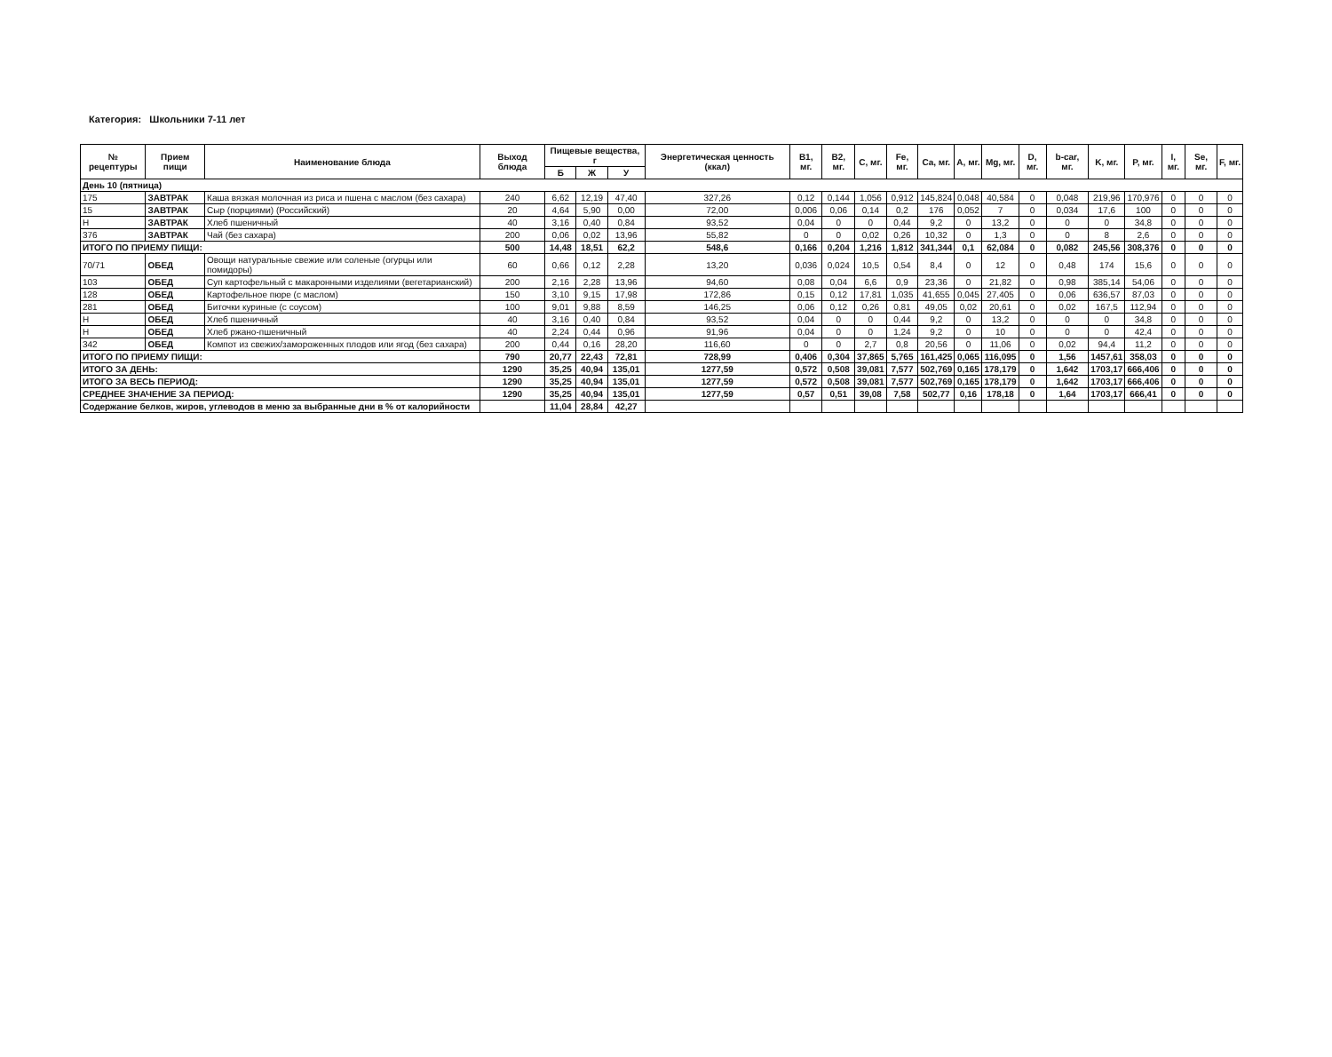Категория: Школьники 7-11 лет
| № рецептуры | Прием пищи | Наименование блюда | Выход блюда | Пищевые вещества, г | | | Энергетическая ценность (ккал) | B1, мг. | B2, мг. | C, мг. | Fe, мг. | Ca, мг. | A, мг. | Mg, мг. | D, мг. | b-car, мг. | K, мг. | P, мг. | I, мг. | Se, мг. | F, мг. |
| --- | --- | --- | --- | --- | --- | --- | --- | --- | --- | --- | --- | --- | --- | --- | --- | --- | --- | --- | --- | --- | --- |
| | | | | Б | Ж | У | | | | | | | | | | | | | | | |
| День 10 (пятница) | | | | | | | | | | | | | | | | | | | | | |
| 175 | ЗАВТРАК | Каша вязкая молочная из риса и пшена с маслом (без сахара) | 240 | 6,62 | 12,19 | 47,40 | 327,26 | 0,12 | 0,144 | 1,056 | 0,912 | 145,824 | 0,048 | 40,584 | 0 | 0,048 | 219,96 | 170,976 | 0 | 0 | 0 |
| 15 | ЗАВТРАК | Сыр (порциями) (Российский) | 20 | 4,64 | 5,90 | 0,00 | 72,00 | 0,006 | 0,06 | 0,14 | 0,2 | 176 | 0,052 | 7 | 0 | 0,034 | 17,6 | 100 | 0 | 0 | 0 |
| Н | ЗАВТРАК | Хлеб пшеничный | 40 | 3,16 | 0,40 | 0,84 | 93,52 | 0,04 | 0 | 0 | 0,44 | 9,2 | 0 | 13,2 | 0 | 0 | 0 | 34,8 | 0 | 0 | 0 |
| 376 | ЗАВТРАК | Чай (без сахара) | 200 | 0,06 | 0,02 | 13,96 | 55,82 | 0 | 0 | 0,02 | 0,26 | 10,32 | 0 | 1,3 | 0 | 0 | 8 | 2,6 | 0 | 0 | 0 |
| ИТОГО ПО ПРИЕМУ ПИЩИ: | | | 500 | 14,48 | 18,51 | 62,2 | 548,6 | 0,166 | 0,204 | 1,216 | 1,812 | 341,344 | 0,1 | 62,084 | 0 | 0,082 | 245,56 | 308,376 | 0 | 0 | 0 |
| 70/71 | ОБЕД | Овощи натуральные свежие или соленые (огурцы или помидоры) | 60 | 0,66 | 0,12 | 2,28 | 13,20 | 0,036 | 0,024 | 10,5 | 0,54 | 8,4 | 0 | 12 | 0 | 0,48 | 174 | 15,6 | 0 | 0 | 0 |
| 103 | ОБЕД | Суп картофельный с макаронными изделиями (вегетарианский) | 200 | 2,16 | 2,28 | 13,96 | 94,60 | 0,08 | 0,04 | 6,6 | 0,9 | 23,36 | 0 | 21,82 | 0 | 0,98 | 385,14 | 54,06 | 0 | 0 | 0 |
| 128 | ОБЕД | Картофельное пюре (с маслом) | 150 | 3,10 | 9,15 | 17,98 | 172,86 | 0,15 | 0,12 | 17,81 | 1,035 | 41,655 | 0,045 | 27,405 | 0 | 0,06 | 636,57 | 87,03 | 0 | 0 | 0 |
| 281 | ОБЕД | Биточки куриные (с соусом) | 100 | 9,01 | 9,88 | 8,59 | 146,25 | 0,06 | 0,12 | 0,26 | 0,81 | 49,05 | 0,02 | 20,61 | 0 | 0,02 | 167,5 | 112,94 | 0 | 0 | 0 |
| Н | ОБЕД | Хлеб пшеничный | 40 | 3,16 | 0,40 | 0,84 | 93,52 | 0,04 | 0 | 0 | 0,44 | 9,2 | 0 | 13,2 | 0 | 0 | 0 | 34,8 | 0 | 0 | 0 |
| Н | ОБЕД | Хлеб ржано-пшеничный | 40 | 2,24 | 0,44 | 0,96 | 91,96 | 0,04 | 0 | 0 | 1,24 | 9,2 | 0 | 10 | 0 | 0 | 0 | 42,4 | 0 | 0 | 0 |
| 342 | ОБЕД | Компот из свежих/замороженных плодов или ягод (без сахара) | 200 | 0,44 | 0,16 | 28,20 | 116,60 | 0 | 0 | 2,7 | 0,8 | 20,56 | 0 | 11,06 | 0 | 0,02 | 94,4 | 11,2 | 0 | 0 | 0 |
| ИТОГО ПО ПРИЕМУ ПИЩИ: | | | 790 | 20,77 | 22,43 | 72,81 | 728,99 | 0,406 | 0,304 | 37,865 | 5,765 | 161,425 | 0,065 | 116,095 | 0 | 1,56 | 1457,61 | 358,03 | 0 | 0 | 0 |
| ИТОГО ЗА ДЕНЬ: | | | 1290 | 35,25 | 40,94 | 135,01 | 1277,59 | 0,572 | 0,508 | 39,081 | 7,577 | 502,769 | 0,165 | 178,179 | 0 | 1,642 | 1703,17 | 666,406 | 0 | 0 | 0 |
| ИТОГО ЗА ВЕСЬ ПЕРИОД: | | | 1290 | 35,25 | 40,94 | 135,01 | 1277,59 | 0,572 | 0,508 | 39,081 | 7,577 | 502,769 | 0,165 | 178,179 | 0 | 1,642 | 1703,17 | 666,406 | 0 | 0 | 0 |
| СРЕДНЕЕ ЗНАЧЕНИЕ ЗА ПЕРИОД: | | | 1290 | 35,25 | 40,94 | 135,01 | 1277,59 | 0,57 | 0,51 | 39,08 | 7,58 | 502,77 | 0,16 | 178,18 | 0 | 1,64 | 1703,17 | 666,41 | 0 | 0 | 0 |
| Содержание белков, жиров, углеводов в меню за выбранные дни в % от калорийности | | | | 11,04 | 28,84 | 42,27 | | | | | | | | | | | | | | | |